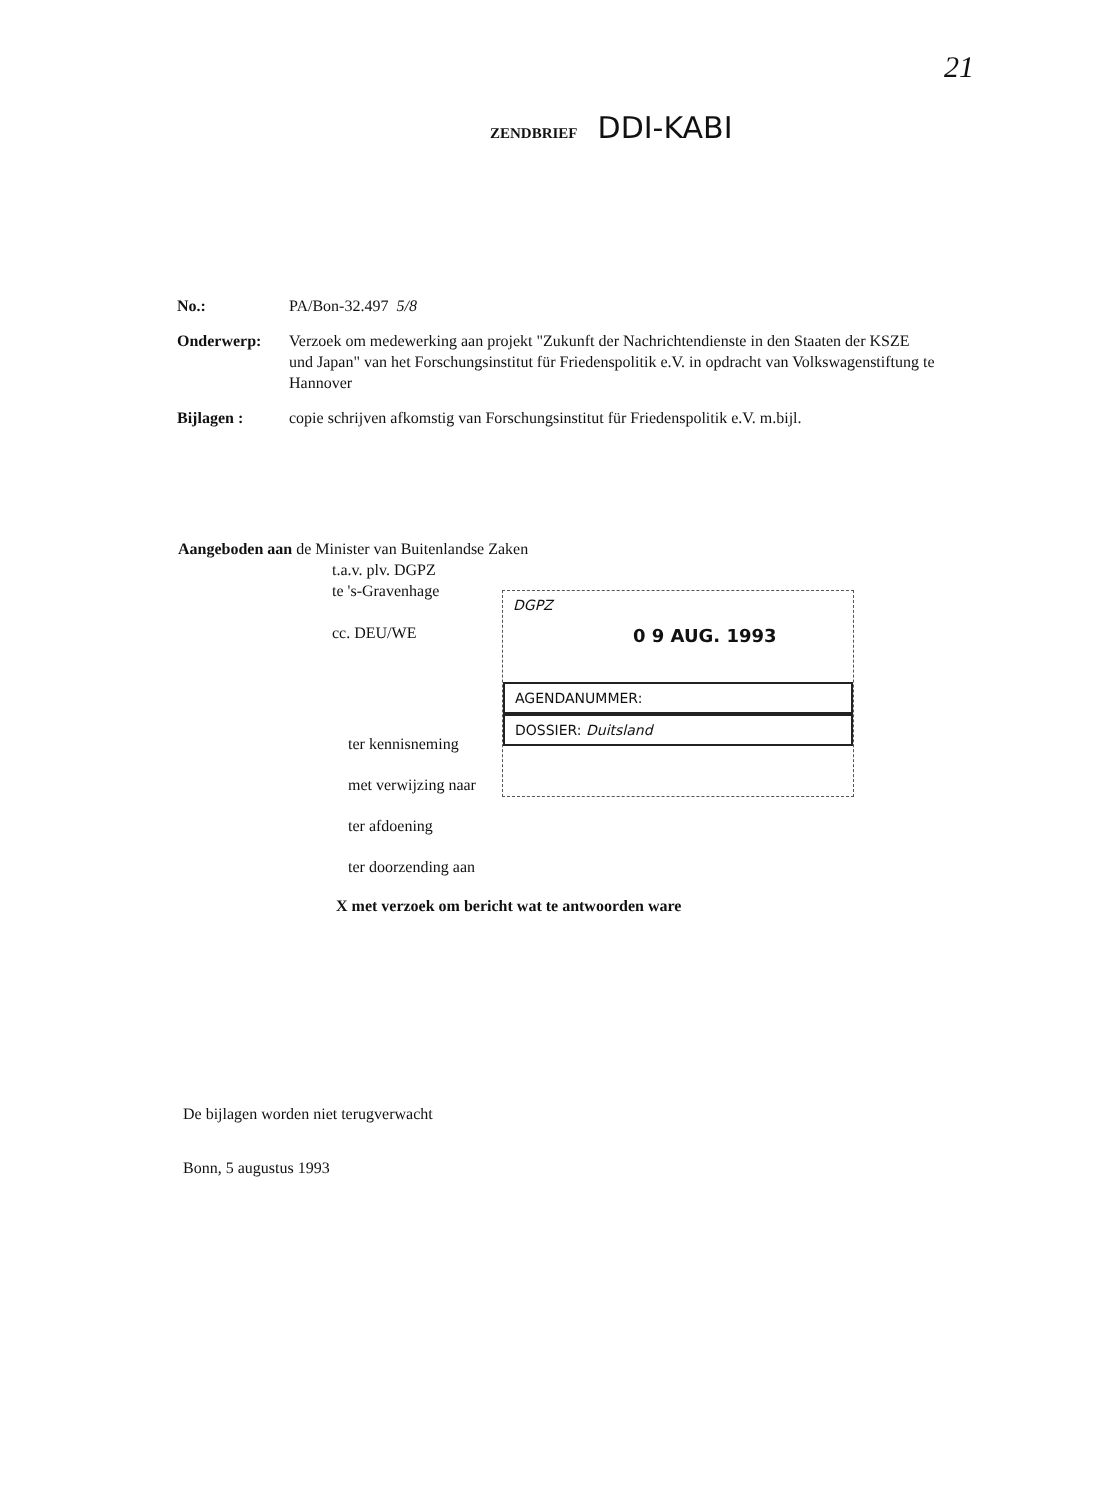21
ZENDBRIEF DDI-KABI
No.: PA/Bon-32.497 5/8
Onderwerp: Verzoek om medewerking aan projekt "Zukunft der Nachrichtendienste in den Staaten der KSZE und Japan" van het Forschungsinstitut für Friedenspolitik e.V. in opdracht van Volkswagenstiftung te Hannover
Bijlagen : copie schrijven afkomstig van Forschungsinstitut für Friedenspolitik e.V. m.bijl.
Aangeboden aan de Minister van Buitenlandse Zaken
t.a.v. plv. DGPZ
te 's-Gravenhage
cc. DEU/WE
DGPZ
0 9 AUG. 1993
AGENDANUMMER:
DOSSIER: Duitsland
ter kennisneming
met verwijzing naar
ter afdoening
ter doorzending aan
X met verzoek om bericht wat te antwoorden ware
De bijlagen worden niet terugverwacht
Bonn, 5 augustus 1993